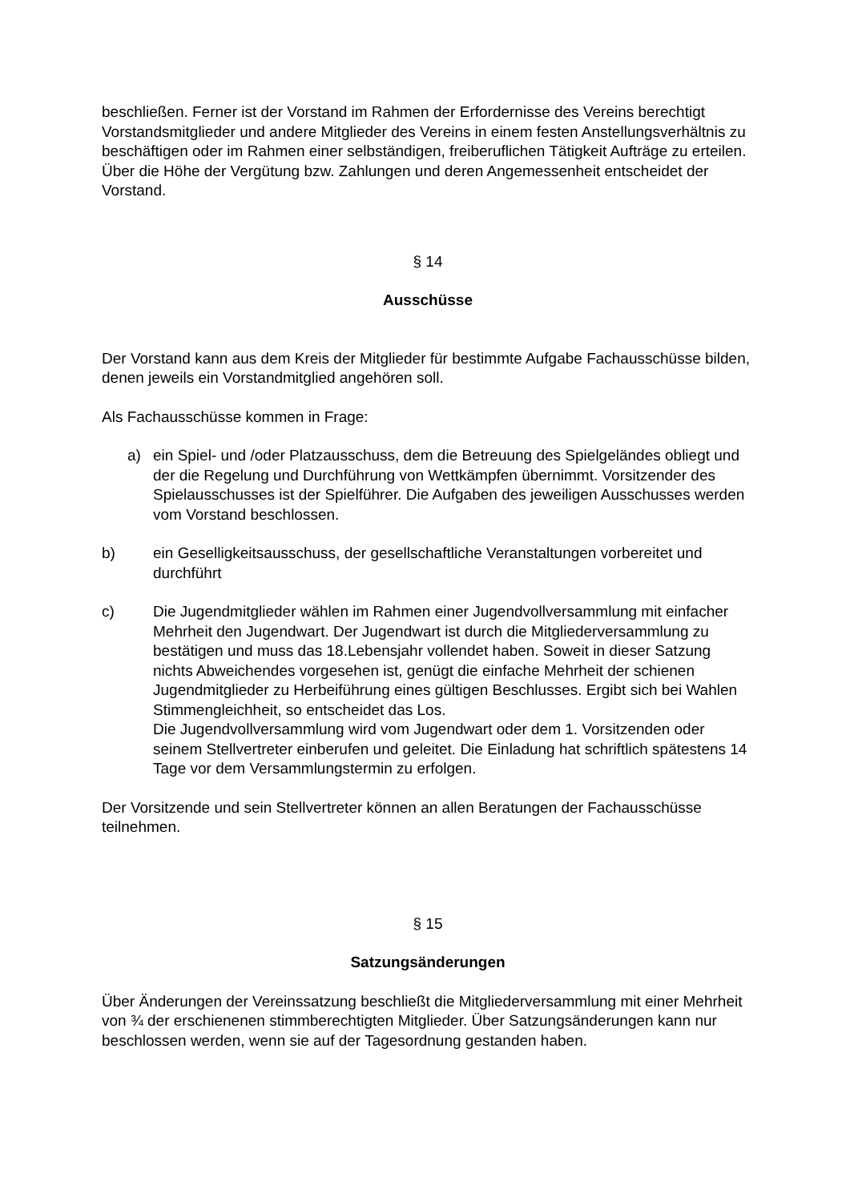beschließen. Ferner ist der Vorstand im Rahmen der Erfordernisse des Vereins berechtigt Vorstandsmitglieder und andere Mitglieder des Vereins in einem festen Anstellungsverhältnis zu beschäftigen oder im Rahmen einer selbständigen, freiberuflichen Tätigkeit Aufträge zu erteilen. Über die Höhe der Vergütung bzw. Zahlungen und deren Angemessenheit entscheidet der Vorstand.
§ 14
Ausschüsse
Der Vorstand kann aus dem Kreis der Mitglieder für bestimmte Aufgabe Fachausschüsse bilden, denen jeweils ein Vorstandmitglied angehören soll.
Als Fachausschüsse kommen in Frage:
a) ein Spiel- und /oder Platzausschuss, dem die Betreuung des Spielgeländes obliegt und der die Regelung und Durchführung von Wettkämpfen übernimmt. Vorsitzender des Spielausschusses ist der Spielführer. Die Aufgaben des jeweiligen Ausschusses werden vom Vorstand beschlossen.
b) ein Geselligkeitsausschuss, der gesellschaftliche Veranstaltungen vorbereitet und durchführt
c) Die Jugendmitglieder wählen im Rahmen einer Jugendvollversammlung mit einfacher Mehrheit den Jugendwart. Der Jugendwart ist durch die Mitgliederversammlung zu bestätigen und muss das 18.Lebensjahr vollendet haben. Soweit in dieser Satzung nichts Abweichendes vorgesehen ist, genügt die einfache Mehrheit der schienen Jugendmitglieder zu Herbeiführung eines gültigen Beschlusses. Ergibt sich bei Wahlen Stimmengleichheit, so entscheidet das Los.
Die Jugendvollversammlung wird vom Jugendwart oder dem 1. Vorsitzenden oder seinem Stellvertreter einberufen und geleitet. Die Einladung hat schriftlich spätestens 14 Tage vor dem Versammlungstermin zu erfolgen.
Der Vorsitzende und sein Stellvertreter können an allen Beratungen der Fachausschüsse teilnehmen.
§ 15
Satzungsänderungen
Über Änderungen der Vereinssatzung beschließt die Mitgliederversammlung mit einer Mehrheit von ¾ der erschienenen stimmberechtigten Mitglieder. Über Satzungsänderungen kann nur beschlossen werden, wenn sie auf der Tagesordnung gestanden haben.